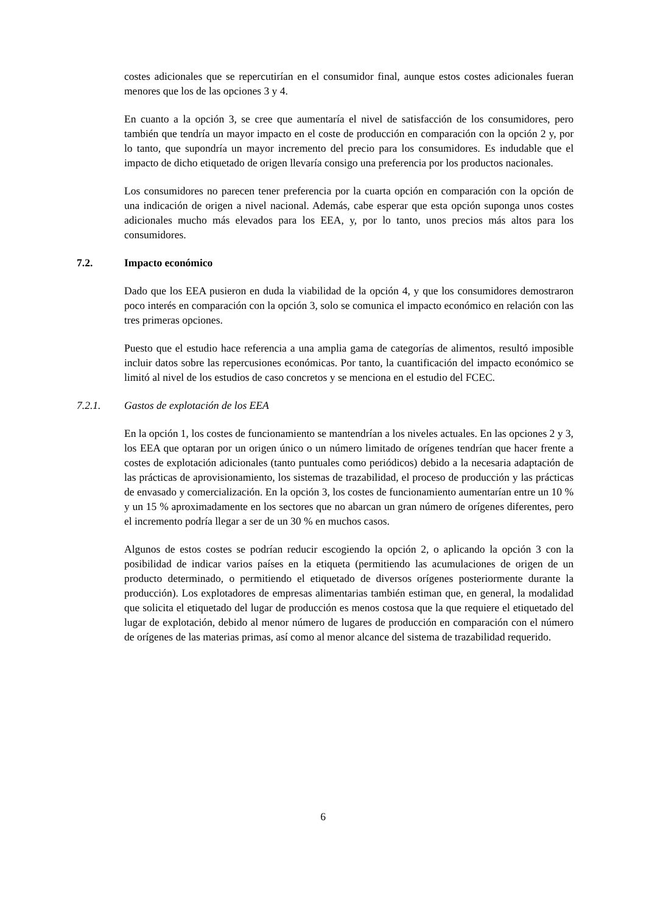costes adicionales que se repercutirían en el consumidor final, aunque estos costes adicionales fueran menores que los de las opciones 3 y 4.
En cuanto a la opción 3, se cree que aumentaría el nivel de satisfacción de los consumidores, pero también que tendría un mayor impacto en el coste de producción en comparación con la opción 2 y, por lo tanto, que supondría un mayor incremento del precio para los consumidores. Es indudable que el impacto de dicho etiquetado de origen llevaría consigo una preferencia por los productos nacionales.
Los consumidores no parecen tener preferencia por la cuarta opción en comparación con la opción de una indicación de origen a nivel nacional. Además, cabe esperar que esta opción suponga unos costes adicionales mucho más elevados para los EEA, y, por lo tanto, unos precios más altos para los consumidores.
7.2. Impacto económico
Dado que los EEA pusieron en duda la viabilidad de la opción 4, y que los consumidores demostraron poco interés en comparación con la opción 3, solo se comunica el impacto económico en relación con las tres primeras opciones.
Puesto que el estudio hace referencia a una amplia gama de categorías de alimentos, resultó imposible incluir datos sobre las repercusiones económicas. Por tanto, la cuantificación del impacto económico se limitó al nivel de los estudios de caso concretos y se menciona en el estudio del FCEC.
7.2.1. Gastos de explotación de los EEA
En la opción 1, los costes de funcionamiento se mantendrían a los niveles actuales. En las opciones 2 y 3, los EEA que optaran por un origen único o un número limitado de orígenes tendrían que hacer frente a costes de explotación adicionales (tanto puntuales como periódicos) debido a la necesaria adaptación de las prácticas de aprovisionamiento, los sistemas de trazabilidad, el proceso de producción y las prácticas de envasado y comercialización. En la opción 3, los costes de funcionamiento aumentarían entre un 10 % y un 15 % aproximadamente en los sectores que no abarcan un gran número de orígenes diferentes, pero el incremento podría llegar a ser de un 30 % en muchos casos.
Algunos de estos costes se podrían reducir escogiendo la opción 2, o aplicando la opción 3 con la posibilidad de indicar varios países en la etiqueta (permitiendo las acumulaciones de origen de un producto determinado, o permitiendo el etiquetado de diversos orígenes posteriormente durante la producción). Los explotadores de empresas alimentarias también estiman que, en general, la modalidad que solicita el etiquetado del lugar de producción es menos costosa que la que requiere el etiquetado del lugar de explotación, debido al menor número de lugares de producción en comparación con el número de orígenes de las materias primas, así como al menor alcance del sistema de trazabilidad requerido.
6